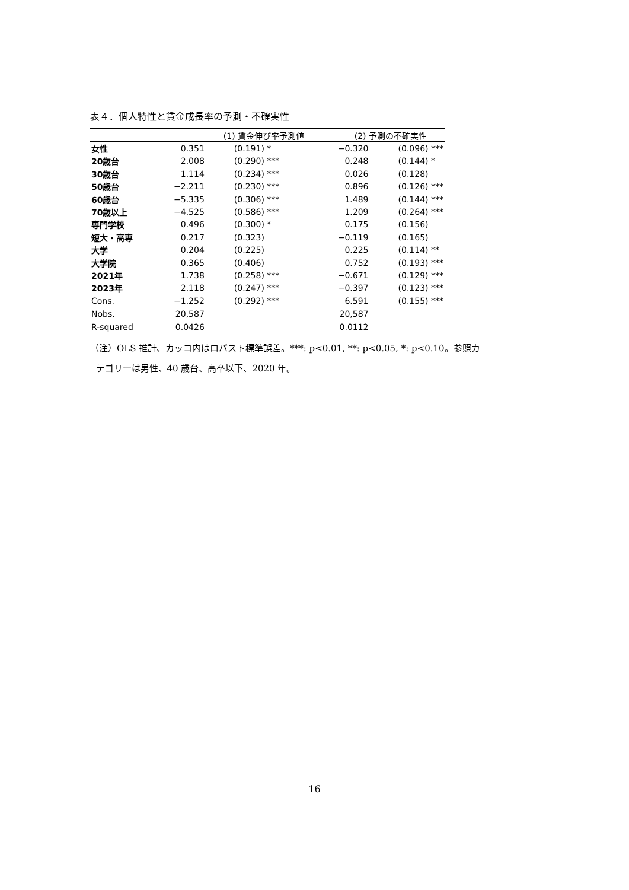表４．個人特性と賃金成長率の予測・不確実性
| | (1) 賃金伸び率予測値 | | (2) 予測の不確実性 | |
| 女性 | 0.351 | (0.191) * | −0.320 | (0.096) *** |
| 20歳台 | 2.008 | (0.290) *** | 0.248 | (0.144) * |
| 30歳台 | 1.114 | (0.234) *** | 0.026 | (0.128) |
| 50歳台 | −2.211 | (0.230) *** | 0.896 | (0.126) *** |
| 60歳台 | −5.335 | (0.306) *** | 1.489 | (0.144) *** |
| 70歳以上 | −4.525 | (0.586) *** | 1.209 | (0.264) *** |
| 専門学校 | 0.496 | (0.300) * | 0.175 | (0.156) |
| 短大・高専 | 0.217 | (0.323) | −0.119 | (0.165) |
| 大学 | 0.204 | (0.225) | 0.225 | (0.114) ** |
| 大学院 | 0.365 | (0.406) | 0.752 | (0.193) *** |
| 2021年 | 1.738 | (0.258) *** | −0.671 | (0.129) *** |
| 2023年 | 2.118 | (0.247) *** | −0.397 | (0.123) *** |
| Cons. | −1.252 | (0.292) *** | 6.591 | (0.155) *** |
| Nobs. | 20,587 | | 20,587 | |
| R-squared | 0.0426 | | 0.0112 | |
（注）OLS 推計、カッコ内はロバスト標準誤差。***: p<0.01, **: p<0.05, *: p<0.10。参照カ
テゴリーは男性、40 歳台、高卒以下、2020 年。
16